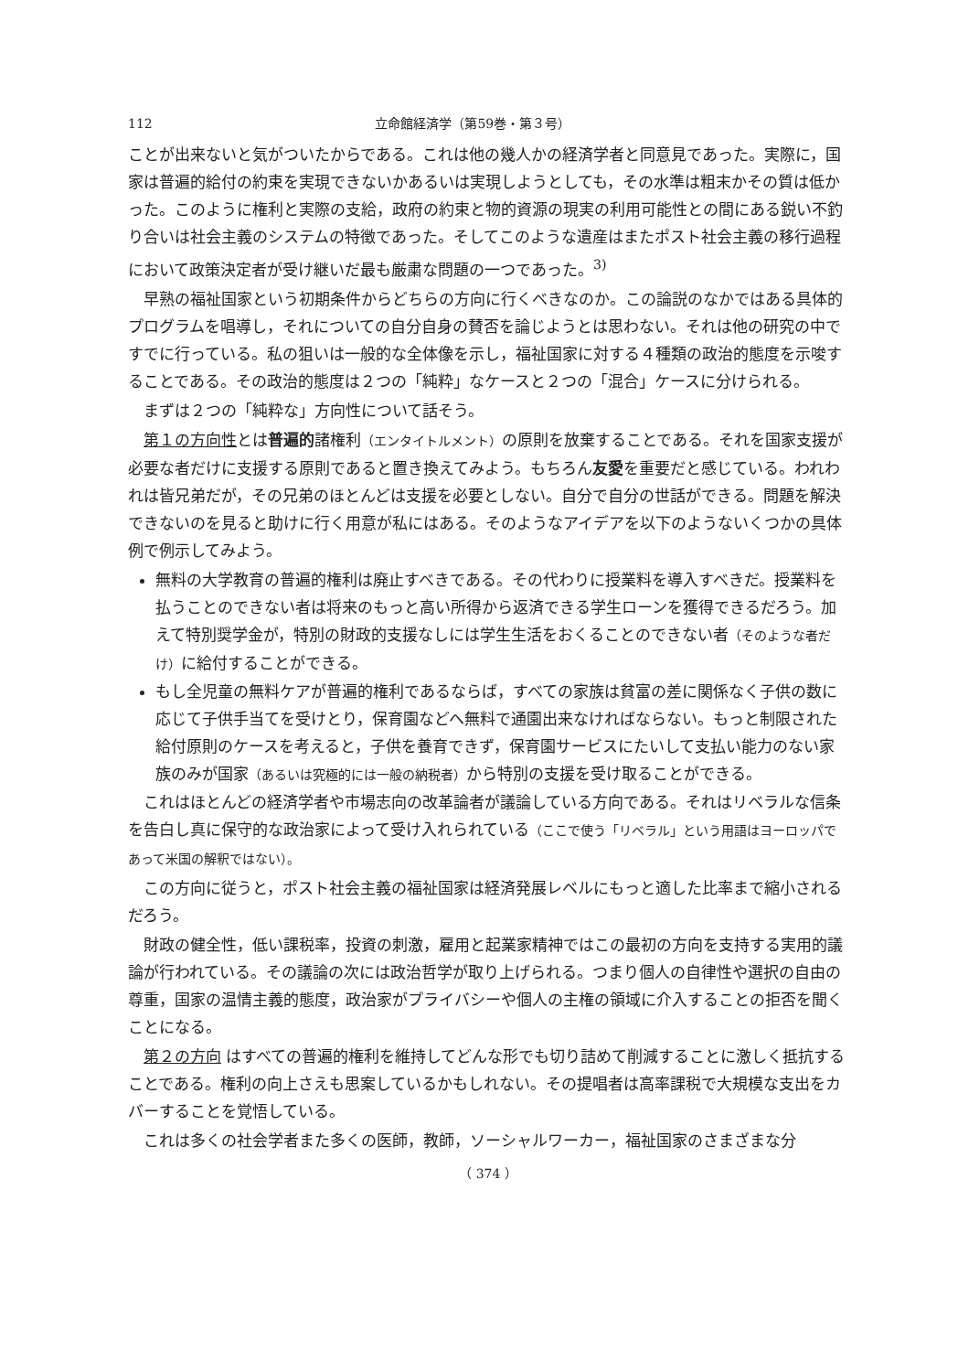112 立命館経済学（第59巻・第３号）
ことが出来ないと気がついたからである。これは他の幾人かの経済学者と同意見であった。実際に，国家は普遍的給付の約束を実現できないかあるいは実現しようとしても，その水準は粗末かその質は低かった。このように権利と実際の支給，政府の約束と物的資源の現実の利用可能性との間にある鋭い不釣り合いは社会主義のシステムの特徴であった。そしてこのような遺産はまたポスト社会主義の移行過程において政策決定者が受け継いだ最も厳粛な問題の一つであった。<sup>3)</sup>
早熟の福祉国家という初期条件からどちらの方向に行くべきなのか。この論説のなかではある具体的プログラムを唱導し，それについての自分自身の賛否を論じようとは思わない。それは他の研究の中ですでに行っている。私の狙いは一般的な全体像を示し，福祉国家に対する４種類の政治的態度を示唆することである。その政治的態度は２つの「純粋」なケースと２つの「混合」ケースに分けられる。
まずは２つの「純粋な」方向性について話そう。
第１の方向性とは普遍的諸権利（エンタイトルメント）の原則を放棄することである。それを国家支援が必要な者だけに支援する原則であると置き換えてみよう。もちろん友愛を重要だと感じている。われわれは皆兄弟だが，その兄弟のほとんどは支援を必要としない。自分で自分の世話ができる。問題を解決できないのを見ると助けに行く用意が私にはある。そのようなアイデアを以下のようないくつかの具体例で例示してみよう。
無料の大学教育の普遍的権利は廃止すべきである。その代わりに授業料を導入すべきだ。授業料を払うことのできない者は将来のもっと高い所得から返済できる学生ローンを獲得できるだろう。加えて特別奨学金が，特別の財政的支援なしには学生生活をおくることのできない者（そのような者だけ）に給付することができる。
もし全児童の無料ケアが普遍的権利であるならば，すべての家族は貧富の差に関係なく子供の数に応じて子供手当てを受けとり，保育園などへ無料で通園出来なければならない。もっと制限された給付原則のケースを考えると，子供を養育できず，保育園サービスにたいして支払い能力のない家族のみが国家（あるいは究極的には一般の納税者）から特別の支援を受け取ることができる。
これはほとんどの経済学者や市場志向の改革論者が議論している方向である。それはリベラルな信条を告白し真に保守的な政治家によって受け入れられている（ここで使う「リベラル」という用語はヨーロッパであって米国の解釈ではない）。
この方向に従うと，ポスト社会主義の福祉国家は経済発展レベルにもっと適した比率まで縮小されるだろう。
財政の健全性，低い課税率，投資の刺激，雇用と起業家精神ではこの最初の方向を支持する実用的議論が行われている。その議論の次には政治哲学が取り上げられる。つまり個人の自律性や選択の自由の尊重，国家の温情主義的態度，政治家がプライバシーや個人の主権の領域に介入することの拒否を聞くことになる。
第２の方向 はすべての普遍的権利を維持してどんな形でも切り詰めて削減することに激しく抵抗することである。権利の向上さえも思案しているかもしれない。その提唱者は高率課税で大規模な支出をカバーすることを覚悟している。
これは多くの社会学者また多くの医師，教師，ソーシャルワーカー，福祉国家のさまざまな分
（ 374 ）